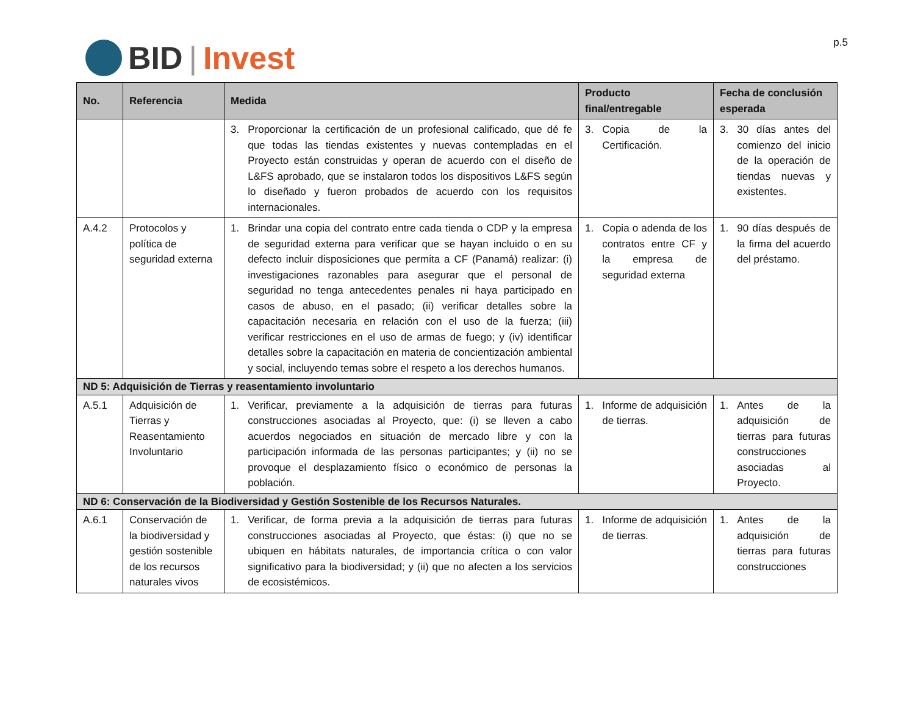BID | Invest
p.5
| No. | Referencia | Medida | Producto final/entregable | Fecha de conclusión esperada |
| --- | --- | --- | --- | --- |
| | | 3. Proporcionar la certificación de un profesional calificado, que dé fe que todas las tiendas existentes y nuevas contempladas en el Proyecto están construidas y operan de acuerdo con el diseño de L&FS aprobado, que se instalaron todos los dispositivos L&FS según lo diseñado y fueron probados de acuerdo con los requisitos internacionales. | 3. Copia de la Certificación. | 3. 30 días antes del comienzo del inicio de la operación de tiendas nuevas y existentes. |
| A.4.2 | Protocolos y política de seguridad externa | 1. Brindar una copia del contrato entre cada tienda o CDP y la empresa de seguridad externa para verificar que se hayan incluido o en su defecto incluir disposiciones que permita a CF (Panamá) realizar: (i) investigaciones razonables para asegurar que el personal de seguridad no tenga antecedentes penales ni haya participado en casos de abuso, en el pasado; (ii) verificar detalles sobre la capacitación necesaria en relación con el uso de la fuerza; (iii) verificar restricciones en el uso de armas de fuego; y (iv) identificar detalles sobre la capacitación en materia de concientización ambiental y social, incluyendo temas sobre el respeto a los derechos humanos. | 1. Copia o adenda de los contratos entre CF y la empresa de seguridad externa | 1. 90 días después de la firma del acuerdo del préstamo. |
| ND 5: Adquisición de Tierras y reasentamiento involuntario | | | | |
| A.5.1 | Adquisición de Tierras y Reasentamiento Involuntario | 1. Verificar, previamente a la adquisición de tierras para futuras construcciones asociadas al Proyecto, que: (i) se lleven a cabo acuerdos negociados en situación de mercado libre y con la participación informada de las personas participantes; y (ii) no se provoque el desplazamiento físico o económico de personas la población. | 1. Informe de adquisición de tierras. | 1. Antes de la adquisición de tierras para futuras construcciones asociadas al Proyecto. |
| ND 6: Conservación de la Biodiversidad y Gestión Sostenible de los Recursos Naturales. | | | | |
| A.6.1 | Conservación de la biodiversidad y gestión sostenible de los recursos naturales vivos | 1. Verificar, de forma previa a la adquisición de tierras para futuras construcciones asociadas al Proyecto, que éstas: (i) que no se ubiquen en hábitats naturales, de importancia crítica o con valor significativo para la biodiversidad; y (ii) que no afecten a los servicios de ecosistémicos. | 1. Informe de adquisición de tierras. | 1. Antes de la adquisición de tierras para futuras construcciones |